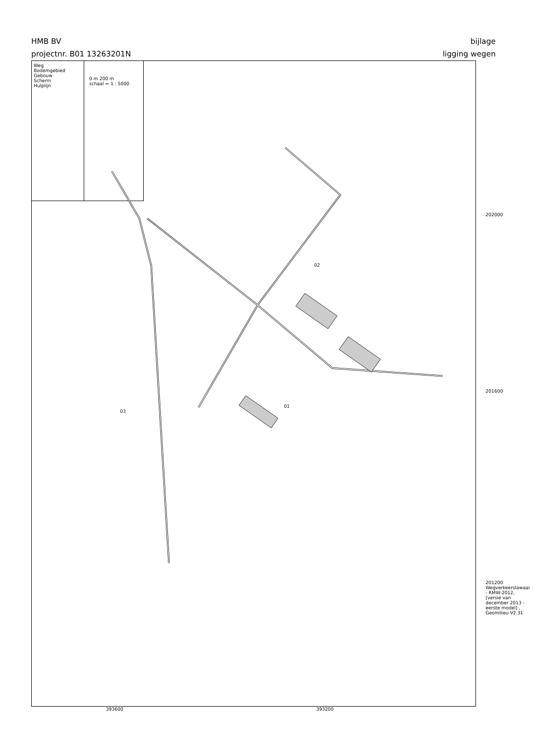HMB BV
projectnr. B01 13263201N
bijlage
ligging wegen
Weg
Bodemgebied
Gebouw
Scherm
Hulplijn
0 m 200 m
schaal = 1 : 5000
02
01
03
202000
201600
201200 Wegverkeerslawaai - RMW-2012, [versie van december 2013 - eerste model] , Geomilieu V2.31
393600 393200